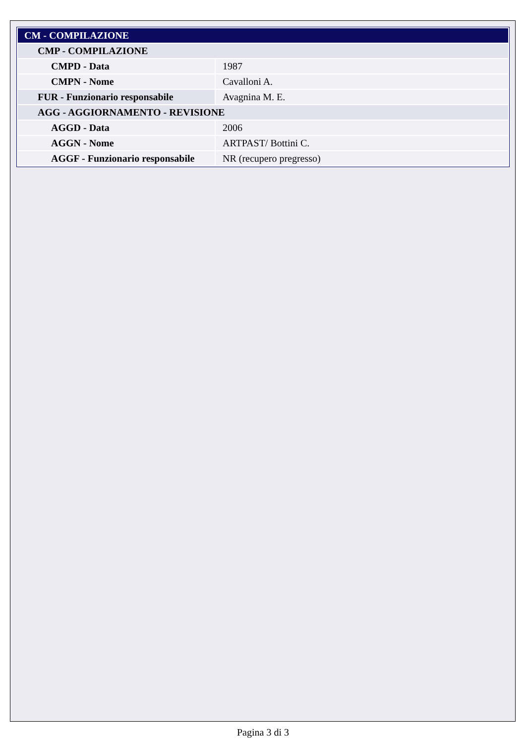| CM - COMPILAZIONE | |
| CMP - COMPILAZIONE | |
| CMPD - Data | 1987 |
| CMPN - Nome | Cavalloni A. |
| FUR - Funzionario responsabile | Avagnina M. E. |
| AGG - AGGIORNAMENTO - REVISIONE | |
| AGGD - Data | 2006 |
| AGGN - Nome | ARTPAST/ Bottini C. |
| AGGF - Funzionario responsabile | NR (recupero pregresso) |
Pagina 3 di 3